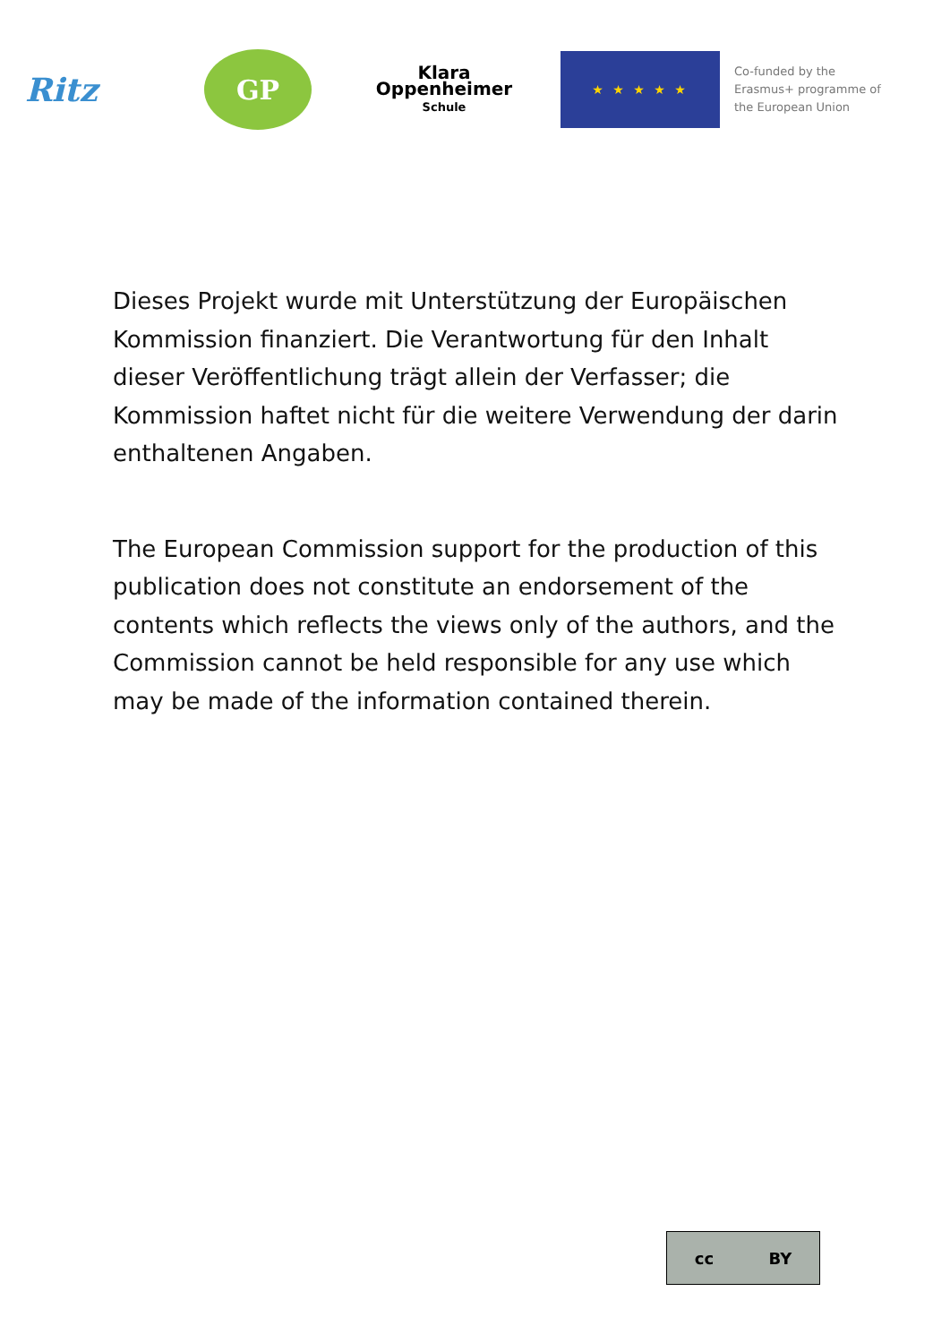Ritz
GP
Klara
Oppenheimer
Schule
★ ★ ★ ★ ★
Co-funded by the
Erasmus+ programme of
the European Union
Dieses Projekt wurde mit Unterstützung der Europäischen Kommission finanziert. Die Verantwortung für den Inhalt dieser Veröffentlichung trägt allein der Verfasser; die Kommission haftet nicht für die weitere Verwendung der darin enthaltenen Angaben.
The European Commission support for the production of this publication does not constitute an endorsement of the contents which reflects the views only of the authors, and the Commission cannot be held responsible for any use which may be made of the information contained therein.
cc BY